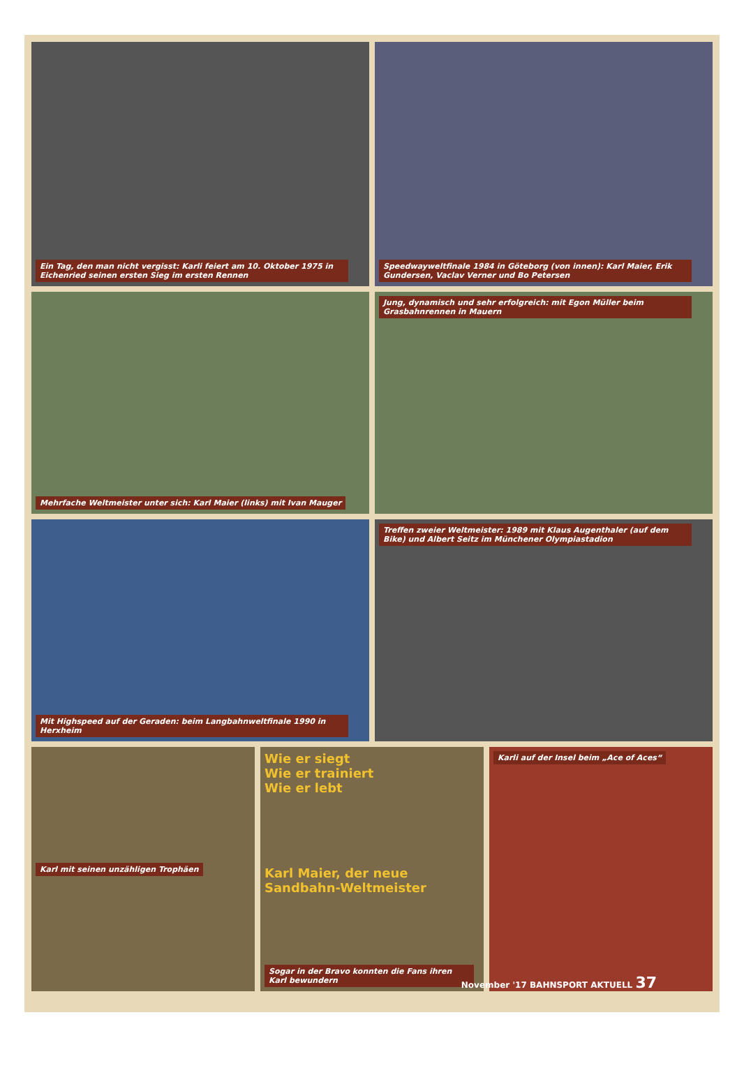Ein Tag, den man nicht vergisst: Karli feiert am 10. Oktober 1975 in Eichenried seinen ersten Sieg im ersten Rennen
Speedwayweltfinale 1984 in Göteborg (von innen): Karl Maier, Erik Gundersen, Vaclav Verner und Bo Petersen
Mehrfache Weltmeister unter sich: Karl Maier (links) mit Ivan Mauger
Jung, dynamisch und sehr erfolgreich: mit Egon Müller beim Grasbahnrennen in Mauern
Mit Highspeed auf der Geraden: beim Langbahnweltfinale 1990 in Herxheim
Treffen zweier Weltmeister: 1989 mit Klaus Augenthaler (auf dem Bike) und Albert Seitz im Münchener Olympiastadion
Karl mit seinen unzähligen Trophäen
Wie er siegt
Wie er trainiert
Wie er lebt
Karl Maier, der neue Sandbahn-Weltmeister
Sogar in der Bravo konnten die Fans ihren Karl bewundern
Karli auf der Insel beim „Ace of Aces“
November '17 BAHNSPORT AKTUELL 37